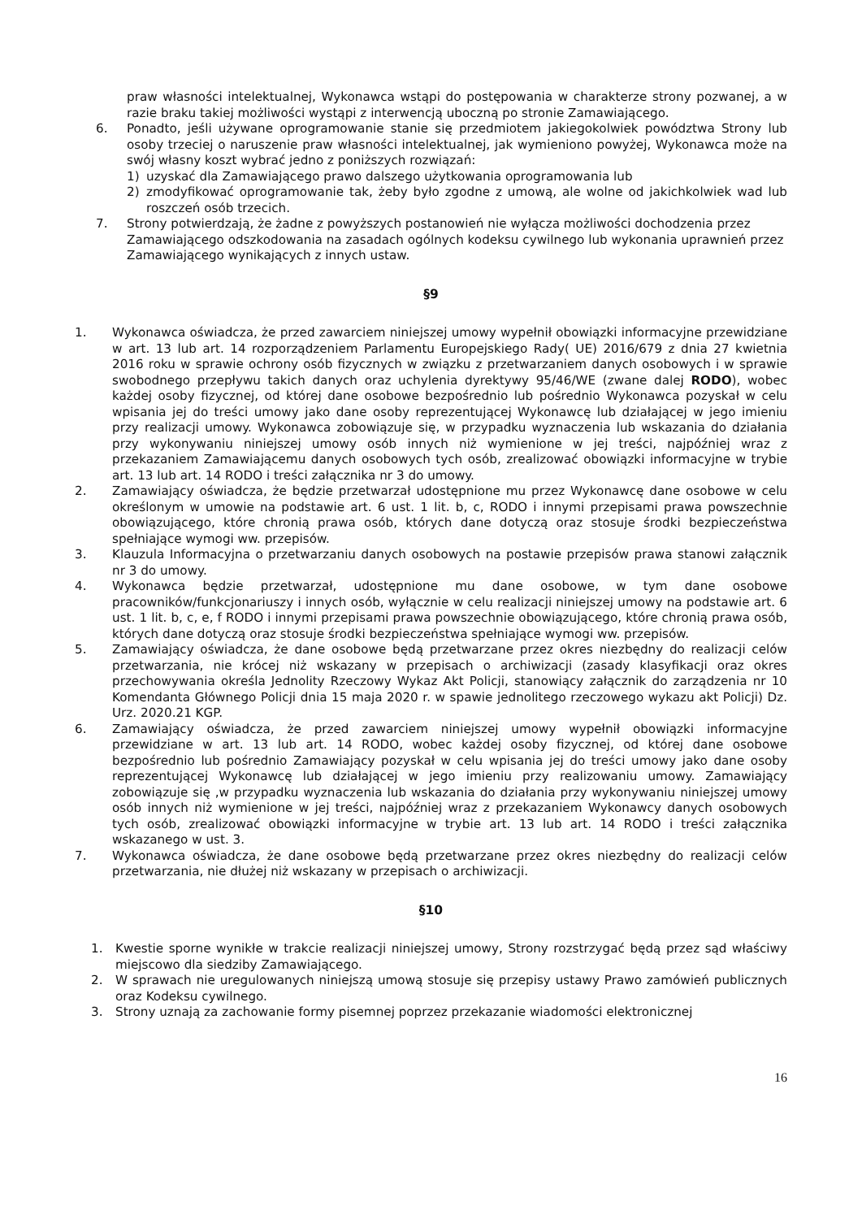praw własności intelektualnej, Wykonawca wstąpi do postępowania w charakterze strony pozwanej, a w razie braku takiej możliwości wystąpi z interwencją uboczną po stronie Zamawiającego.
6. Ponadto, jeśli używane oprogramowanie stanie się przedmiotem jakiegokolwiek powództwa Strony lub osoby trzeciej o naruszenie praw własności intelektualnej, jak wymieniono powyżej, Wykonawca może na swój własny koszt wybrać jedno z poniższych rozwiązań:
1) uzyskać dla Zamawiającego prawo dalszego użytkowania oprogramowania lub
2) zmodyfikować oprogramowanie tak, żeby było zgodne z umową, ale wolne od jakichkolwiek wad lub roszczeń osób trzecich.
7. Strony potwierdzają, że żadne z powyższych postanowień nie wyłącza możliwości dochodzenia przez Zamawiającego odszkodowania na zasadach ogólnych kodeksu cywilnego lub wykonania uprawnień przez Zamawiającego wynikających z innych ustaw.
§9
1. Wykonawca oświadcza, że przed zawarciem niniejszej umowy wypełnił obowiązki informacyjne przewidziane w art. 13 lub art. 14 rozporządzeniem Parlamentu Europejskiego Rady( UE) 2016/679 z dnia 27 kwietnia 2016 roku w sprawie ochrony osób fizycznych w związku z przetwarzaniem danych osobowych i w sprawie swobodnego przepływu takich danych oraz uchylenia dyrektywy 95/46/WE (zwane dalej RODO), wobec każdej osoby fizycznej, od której dane osobowe bezpośrednio lub pośrednio Wykonawca pozyskał w celu wpisania jej do treści umowy jako dane osoby reprezentującej Wykonawcę lub działającej w jego imieniu przy realizacji umowy. Wykonawca zobowiązuje się, w przypadku wyznaczenia lub wskazania do działania przy wykonywaniu niniejszej umowy osób innych niż wymienione w jej treści, najpóźniej wraz z przekazaniem Zamawiającemu danych osobowych tych osób, zrealizować obowiązki informacyjne w trybie art. 13 lub art. 14 RODO i treści załącznika nr 3 do umowy.
2. Zamawiający oświadcza, że będzie przetwarzał udostępnione mu przez Wykonawcę dane osobowe w celu określonym w umowie na podstawie art. 6 ust. 1 lit. b, c, RODO i innymi przepisami prawa powszechnie obowiązującego, które chronią prawa osób, których dane dotyczą oraz stosuje środki bezpieczeństwa spełniające wymogi ww. przepisów.
3. Klauzula Informacyjna o przetwarzaniu danych osobowych na postawie przepisów prawa stanowi załącznik nr 3 do umowy.
4. Wykonawca będzie przetwarzał, udostępnione mu dane osobowe, w tym dane osobowe pracowników/funkcjonariuszy i innych osób, wyłącznie w celu realizacji niniejszej umowy na podstawie art. 6 ust. 1 lit. b, c, e, f RODO i innymi przepisami prawa powszechnie obowiązującego, które chronią prawa osób, których dane dotyczą oraz stosuje środki bezpieczeństwa spełniające wymogi ww. przepisów.
5. Zamawiający oświadcza, że dane osobowe będą przetwarzane przez okres niezbędny do realizacji celów przetwarzania, nie krócej niż wskazany w przepisach o archiwizacji (zasady klasyfikacji oraz okres przechowywania określa Jednolity Rzeczowy Wykaz Akt Policji, stanowiący załącznik do zarządzenia nr 10 Komendanta Głównego Policji dnia 15 maja 2020 r. w spawie jednolitego rzeczowego wykazu akt Policji) Dz. Urz. 2020.21 KGP.
6. Zamawiający oświadcza, że przed zawarciem niniejszej umowy wypełnił obowiązki informacyjne przewidziane w art. 13 lub art. 14 RODO, wobec każdej osoby fizycznej, od której dane osobowe bezpośrednio lub pośrednio Zamawiający pozyskał w celu wpisania jej do treści umowy jako dane osoby reprezentującej Wykonawcę lub działającej w jego imieniu przy realizowaniu umowy. Zamawiający zobowiązuje się ,w przypadku wyznaczenia lub wskazania do działania przy wykonywaniu niniejszej umowy osób innych niż wymienione w jej treści, najpóźniej wraz z przekazaniem Wykonawcy danych osobowych tych osób, zrealizować obowiązki informacyjne w trybie art. 13 lub art. 14 RODO i treści załącznika wskazanego w ust. 3.
7. Wykonawca oświadcza, że dane osobowe będą przetwarzane przez okres niezbędny do realizacji celów przetwarzania, nie dłużej niż wskazany w przepisach o archiwizacji.
§10
1. Kwestie sporne wynikłe w trakcie realizacji niniejszej umowy, Strony rozstrzygać będą przez sąd właściwy miejscowo dla siedziby Zamawiającego.
2. W sprawach nie uregulowanych niniejszą umową stosuje się przepisy ustawy Prawo zamówień publicznych oraz Kodeksu cywilnego.
3. Strony uznają za zachowanie formy pisemnej poprzez przekazanie wiadomości elektronicznej
16